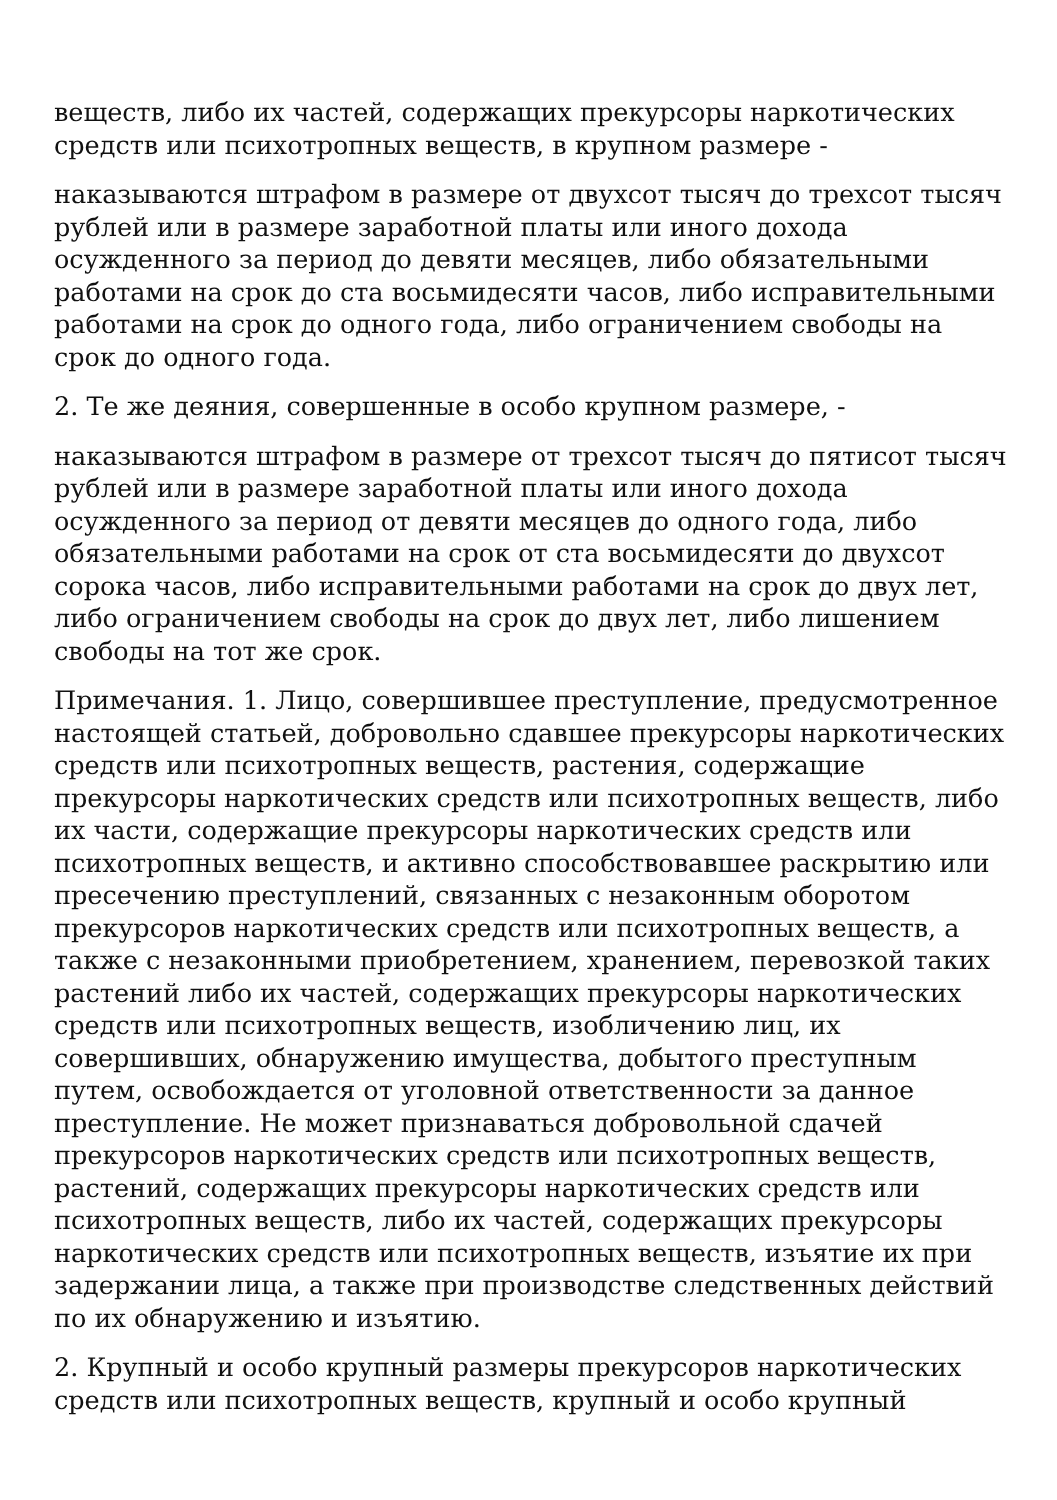веществ, либо их частей, содержащих прекурсоры наркотических средств или психотропных веществ, в крупном размере -
наказываются штрафом в размере от двухсот тысяч до трехсот тысяч рублей или в размере заработной платы или иного дохода осужденного за период до девяти месяцев, либо обязательными работами на срок до ста восьмидесяти часов, либо исправительными работами на срок до одного года, либо ограничением свободы на срок до одного года.
2. Те же деяния, совершенные в особо крупном размере, -
наказываются штрафом в размере от трехсот тысяч до пятисот тысяч рублей или в размере заработной платы или иного дохода осужденного за период от девяти месяцев до одного года, либо обязательными работами на срок от ста восьмидесяти до двухсот сорока часов, либо исправительными работами на срок до двух лет, либо ограничением свободы на срок до двух лет, либо лишением свободы на тот же срок.
Примечания. 1. Лицо, совершившее преступление, предусмотренное настоящей статьей, добровольно сдавшее прекурсоры наркотических средств или психотропных веществ, растения, содержащие прекурсоры наркотических средств или психотропных веществ, либо их части, содержащие прекурсоры наркотических средств или психотропных веществ, и активно способствовавшее раскрытию или пресечению преступлений, связанных с незаконным оборотом прекурсоров наркотических средств или психотропных веществ, а также с незаконными приобретением, хранением, перевозкой таких растений либо их частей, содержащих прекурсоры наркотических средств или психотропных веществ, изобличению лиц, их совершивших, обнаружению имущества, добытого преступным путем, освобождается от уголовной ответственности за данное преступление. Не может признаваться добровольной сдачей прекурсоров наркотических средств или психотропных веществ, растений, содержащих прекурсоры наркотических средств или психотропных веществ, либо их частей, содержащих прекурсоры наркотических средств или психотропных веществ, изъятие их при задержании лица, а также при производстве следственных действий по их обнаружению и изъятию.
2. Крупный и особо крупный размеры прекурсоров наркотических средств или психотропных веществ, крупный и особо крупный